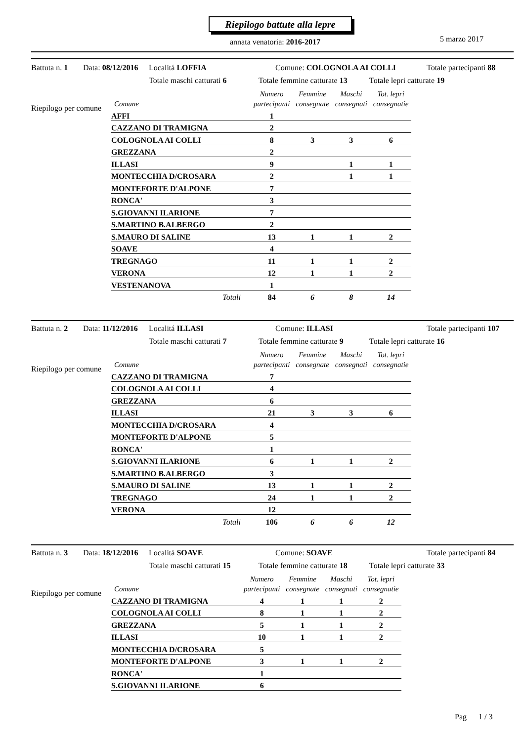Riepilogo battute alla lepre
annata venatoria: 2016-2017 5 marzo 2017
Battuta n. 1 Data: 08/12/2016 Localitá LOFFIA Comune: COLOGNOLA AI COLLI Totale partecipanti 88
Totale maschi catturati 6 Totale femmine catturate 13 Totale lepri catturate 19
Riepilogo per comune
| Comune | Numero partecipanti | Femmine consegnate | Maschi consegnati | Tot. lepri consegnatie |
| --- | --- | --- | --- | --- |
| AFFI | 1 | | | |
| CAZZANO DI TRAMIGNA | 2 | | | |
| COLOGNOLA AI COLLI | 8 | 3 | 3 | 6 |
| GREZZANA | 2 | | | |
| ILLASI | 9 | | 1 | 1 |
| MONTECCHIA D/CROSARA | 2 | | 1 | 1 |
| MONTEFORTE D'ALPONE | 7 | | | |
| RONCA' | 3 | | | |
| S.GIOVANNI ILARIONE | 7 | | | |
| S.MARTINO B.ALBERGO | 2 | | | |
| S.MAURO DI SALINE | 13 | 1 | 1 | 2 |
| SOAVE | 4 | | | |
| TREGNAGO | 11 | 1 | 1 | 2 |
| VERONA | 12 | 1 | 1 | 2 |
| VESTENANOVA | 1 | | | |
| Totali | 84 | 6 | 8 | 14 |
Battuta n. 2 Data: 11/12/2016 Localitá ILLASI Comune: ILLASI Totale partecipanti 107
Totale maschi catturati 7 Totale femmine catturate 9 Totale lepri catturate 16
Riepilogo per comune
| Comune | Numero partecipanti | Femmine consegnate | Maschi consegnati | Tot. lepri consegnatie |
| --- | --- | --- | --- | --- |
| CAZZANO DI TRAMIGNA | 7 | | | |
| COLOGNOLA AI COLLI | 4 | | | |
| GREZZANA | 6 | | | |
| ILLASI | 21 | 3 | 3 | 6 |
| MONTECCHIA D/CROSARA | 4 | | | |
| MONTEFORTE D'ALPONE | 5 | | | |
| RONCA' | 1 | | | |
| S.GIOVANNI ILARIONE | 6 | 1 | 1 | 2 |
| S.MARTINO B.ALBERGO | 3 | | | |
| S.MAURO DI SALINE | 13 | 1 | 1 | 2 |
| TREGNAGO | 24 | 1 | 1 | 2 |
| VERONA | 12 | | | |
| Totali | 106 | 6 | 6 | 12 |
Battuta n. 3 Data: 18/12/2016 Localitá SOAVE Comune: SOAVE Totale partecipanti 84
Totale maschi catturati 15 Totale femmine catturate 18 Totale lepri catturate 33
Riepilogo per comune
| Comune | Numero partecipanti | Femmine consegnate | Maschi consegnati | Tot. lepri consegnatie |
| --- | --- | --- | --- | --- |
| CAZZANO DI TRAMIGNA | 4 | 1 | 1 | 2 |
| COLOGNOLA AI COLLI | 8 | 1 | 1 | 2 |
| GREZZANA | 5 | 1 | 1 | 2 |
| ILLASI | 10 | 1 | 1 | 2 |
| MONTECCHIA D/CROSARA | 5 | | | |
| MONTEFORTE D'ALPONE | 3 | 1 | 1 | 2 |
| RONCA' | 1 | | | |
| S.GIOVANNI ILARIONE | 6 | | | |
Pag 1 / 3